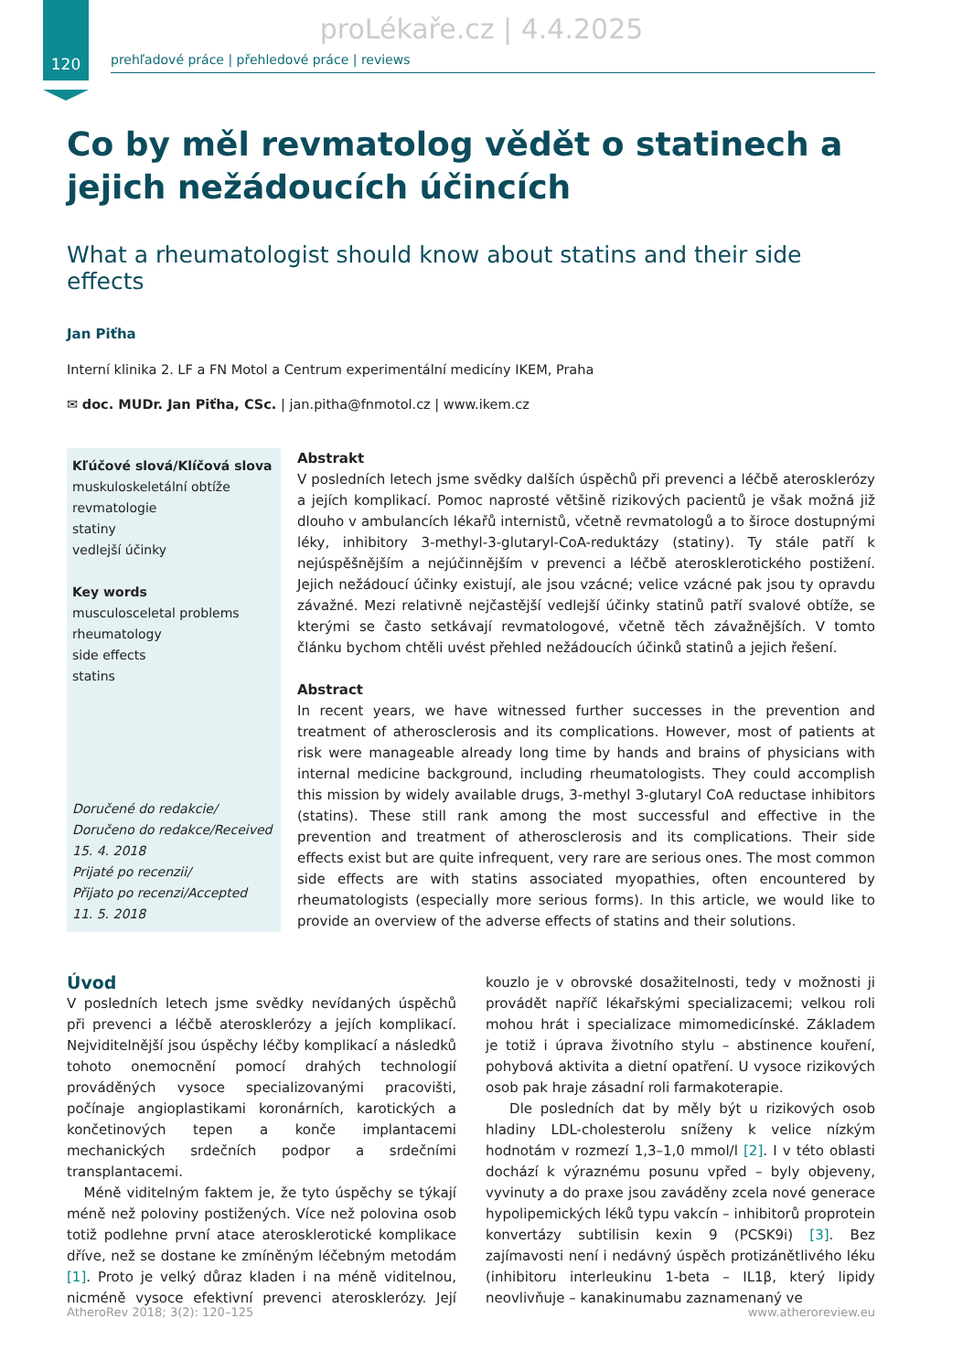proLékaře.cz | 4.4.2025
120
prehľadové práce | přehledové práce | reviews
Co by měl revmatolog vědět o statinech a jejich nežádoucích účincích
What a rheumatologist should know about statins and their side effects
Jan Piťha
Interní klinika 2. LF a FN Motol a Centrum experimentální medicíny IKEM, Praha
✉ doc. MUDr. Jan Piťha, CSc. | jan.pitha@fnmotol.cz | www.ikem.cz
Kľúčové slová/Klíčová slova
muskuloskeletální obtíže
revmatologie
statiny
vedlejší účinky
Key words
musculosceletal problems
rheumatology
side effects
statins
Doručené do redakcie/
Doručeno do redakce/Received
15. 4. 2018
Prijaté po recenzii/
Přijato po recenzi/Accepted
11. 5. 2018
Abstrakt
V posledních letech jsme svědky dalších úspěchů při prevenci a léčbě aterosklerózy a jejích komplikací. Pomoc naprosté většině rizikových pacientů je však možná již dlouho v ambulancích lékařů internistů, včetně revmatologů a to široce dostupnými léky, inhibitory 3-methyl-3-glutaryl-CoA-reduktázy (statiny). Ty stále patří k nejúspěšnějším a nejúčinnějším v prevenci a léčbě aterosklerotického postižení. Jejich nežádoucí účinky existují, ale jsou vzácné; velice vzácné pak jsou ty opravdu závažné. Mezi relativně nejčastější vedlejší účinky statinů patří svalové obtíže, se kterými se často setkávají revmatologové, včetně těch závažnějších. V tomto článku bychom chtěli uvést přehled nežádoucích účinků statinů a jejich řešení.
Abstract
In recent years, we have witnessed further successes in the prevention and treatment of atherosclerosis and its complications. However, most of patients at risk were manageable already long time by hands and brains of physicians with internal medicine background, including rheumatologists. They could accomplish this mission by widely available drugs, 3-methyl 3-glutaryl CoA reductase inhibitors (statins). These still rank among the most successful and effective in the prevention and treatment of atherosclerosis and its complications. Their side effects exist but are quite infrequent, very rare are serious ones. The most common side effects are with statins associated myopathies, often encountered by rheumatologists (especially more serious forms). In this article, we would like to provide an overview of the adverse effects of statins and their solutions.
Úvod
V posledních letech jsme svědky nevídaných úspěchů při prevenci a léčbě aterosklerózy a jejích komplikací. Nejviditelnější jsou úspěchy léčby komplikací a následků tohoto onemocnění pomocí drahých technologií prováděných vysoce specializovanými pracovišti, počínaje angioplastikami koronárních, karotických a končetinových tepen a konče implantacemi mechanických srdečních podpor a srdečními transplantacemi.
Méně viditelným faktem je, že tyto úspěchy se týkají méně než poloviny postižených. Více než polovina osob totiž podlehne první atace aterosklerotické komplikace dříve, než se dostane ke zmíněným léčebným metodám [1]. Proto je velký důraz kladen i na méně viditelnou, nicméně vysoce efektivní prevenci aterosklerózy. Její kouzlo je v obrovské dosažitelnosti, tedy v možnosti ji provádět napříč lékařskými specializacemi; velkou roli mohou hrát i specializace mimomedicínské. Základem je totiž i úprava životního stylu – abstinence kouření, pohybová aktivita a dietní opatření. U vysoce rizikových osob pak hraje zásadní roli farmakoterapie.
Dle posledních dat by měly být u rizikových osob hladiny LDL-cholesterolu sníženy k velice nízkým hodnotám v rozmezí 1,3–1,0 mmol/l [2]. I v této oblasti dochází k výraznému posunu vpřed – byly objeveny, vyvinuty a do praxe jsou zaváděny zcela nové generace hypolipemických léků typu vakcín – inhibitorů proprotein konvertázy subtilisin kexin 9 (PCSK9i) [3]. Bez zajímavosti není i nedávný úspěch protizánětlivého léku (inhibitoru interleukinu 1-beta – IL1β, který lipidy neovlivňuje – kanakinumabu zaznamenaný ve
AtheroRev 2018; 3(2): 120–125 www.atheroreview.eu